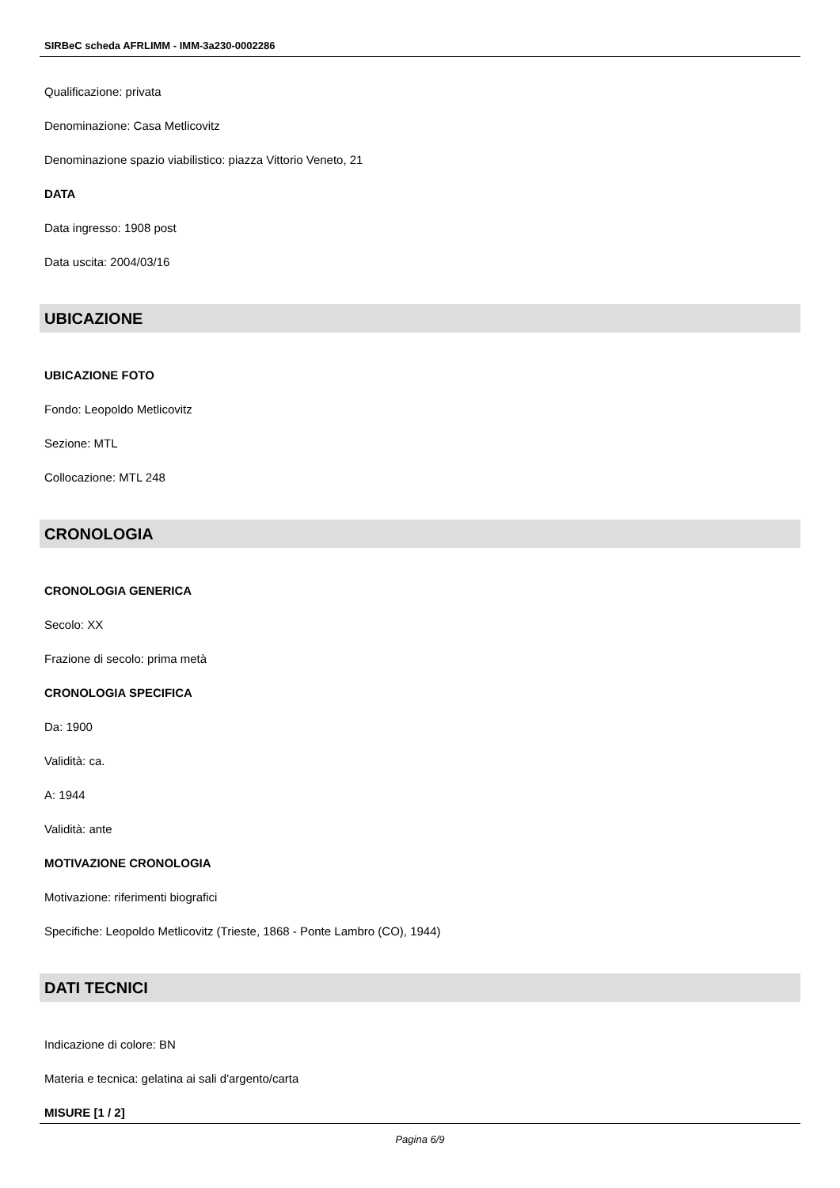SIRBeC scheda AFRLIMM - IMM-3a230-0002286
Qualificazione: privata
Denominazione: Casa Metlicovitz
Denominazione spazio viabilistico: piazza Vittorio Veneto, 21
DATA
Data ingresso: 1908 post
Data uscita: 2004/03/16
UBICAZIONE
UBICAZIONE FOTO
Fondo: Leopoldo Metlicovitz
Sezione: MTL
Collocazione: MTL 248
CRONOLOGIA
CRONOLOGIA GENERICA
Secolo: XX
Frazione di secolo: prima metà
CRONOLOGIA SPECIFICA
Da: 1900
Validità: ca.
A: 1944
Validità: ante
MOTIVAZIONE CRONOLOGIA
Motivazione: riferimenti biografici
Specifiche: Leopoldo Metlicovitz (Trieste, 1868 - Ponte Lambro (CO), 1944)
DATI TECNICI
Indicazione di colore: BN
Materia e tecnica: gelatina ai sali d'argento/carta
MISURE [1 / 2]
Pagina 6/9